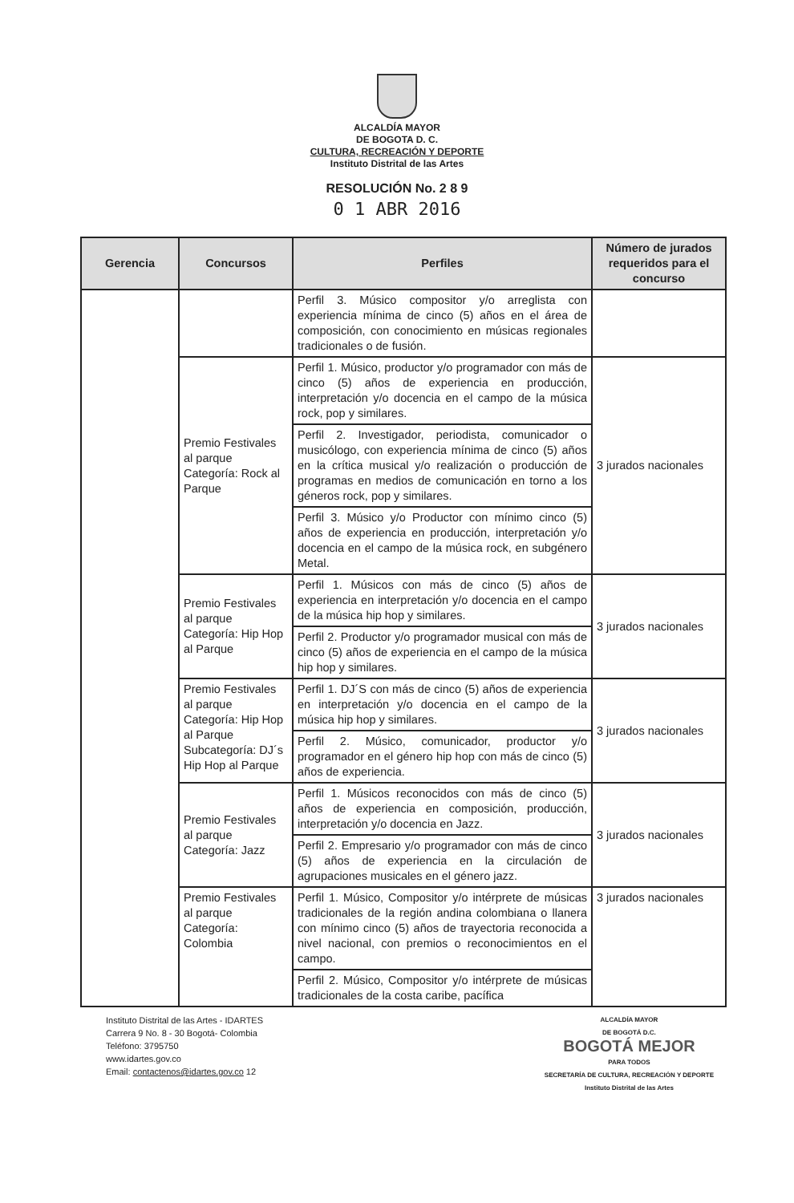ALCALDÍA MAYOR
DE BOGOTA D. C.
CULTURA, RECREACIÓN Y DEPORTE
Instituto Distrital de las Artes
RESOLUCIÓN No. 2 8 9
0 1 ABR 2016
| Gerencia | Concursos | Perfiles | Número de jurados requeridos para el concurso |
| --- | --- | --- | --- |
| | | Perfil 3. Músico compositor y/o arreglista con experiencia mínima de cinco (5) años en el área de composición, con conocimiento en músicas regionales tradicionales o de fusión. | |
| | Premio Festivales al parque Categoría: Rock al Parque | Perfil 1. Músico, productor y/o programador con más de cinco (5) años de experiencia en producción, interpretación y/o docencia en el campo de la música rock, pop y similares. | 3 jurados nacionales |
| | | Perfil 2. Investigador, periodista, comunicador o musicólogo, con experiencia mínima de cinco (5) años en la crítica musical y/o realización o producción de programas en medios de comunicación en torno a los géneros rock, pop y similares. | |
| | | Perfil 3. Músico y/o Productor con mínimo cinco (5) años de experiencia en producción, interpretación y/o docencia en el campo de la música rock, en subgénero Metal. | |
| | Premio Festivales al parque Categoría: Hip Hop al Parque | Perfil 1. Músicos con más de cinco (5) años de experiencia en interpretación y/o docencia en el campo de la música hip hop y similares. | 3 jurados nacionales |
| | | Perfil 2. Productor y/o programador musical con más de cinco (5) años de experiencia en el campo de la música hip hop y similares. | |
| | Premio Festivales al parque Categoría: Hip Hop al Parque Subcategoría: DJ´s Hip Hop al Parque | Perfil 1. DJ´S con más de cinco (5) años de experiencia en interpretación y/o docencia en el campo de la música hip hop y similares. | 3 jurados nacionales |
| | | Perfil 2. Músico, comunicador, productor y/o programador en el género hip hop con más de cinco (5) años de experiencia. | |
| | Premio Festivales al parque Categoría: Jazz | Perfil 1. Músicos reconocidos con más de cinco (5) años de experiencia en composición, producción, interpretación y/o docencia en Jazz. | 3 jurados nacionales |
| | | Perfil 2. Empresario y/o programador con más de cinco (5) años de experiencia en la circulación de agrupaciones musicales en el género jazz. | |
| | Premio Festivales al parque Categoría: Colombia | Perfil 1. Músico, Compositor y/o intérprete de músicas tradicionales de la región andina colombiana o llanera con mínimo cinco (5) años de trayectoria reconocida a nivel nacional, con premios o reconocimientos en el campo. | 3 jurados nacionales |
| | | Perfil 2. Músico, Compositor y/o intérprete de músicas tradicionales de la costa caribe, pacífica | |
Instituto Distrital de las Artes - IDARTES
Carrera 9 No. 8 - 30 Bogotá- Colombia
Teléfono: 3795750
www.idartes.gov.co
Email: contactenos@idartes.gov.co 12
ALCALDÍA MAYOR
DE BOGOTÁ D.C.
BOGOTÁ MEJOR
PARA TODOS
SECRETARÍA DE CULTURA, RECREACIÓN Y DEPORTE
Instituto Distrital de las Artes